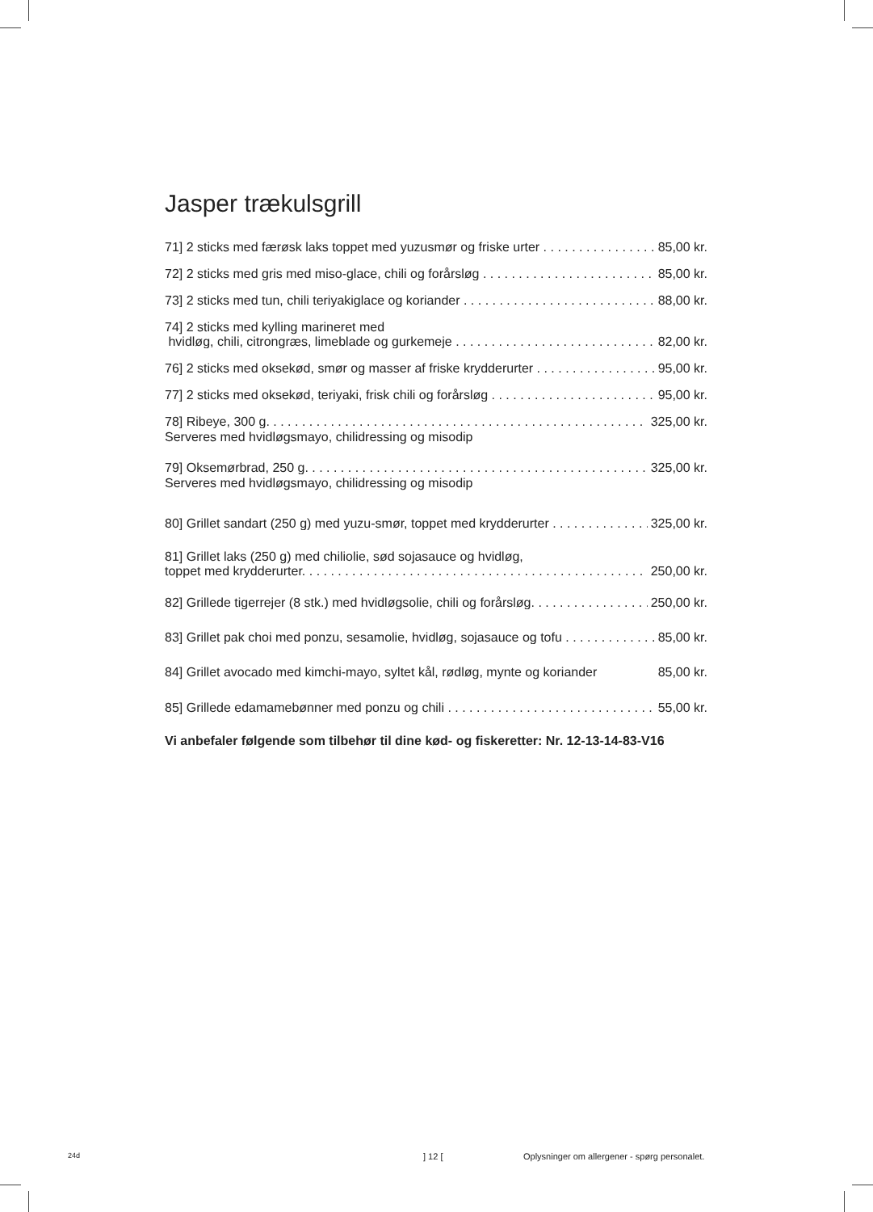Jasper trækulsgrill
71] 2 sticks med færøsk laks toppet med yuzusmør og friske urter 85,00 kr.
72] 2 sticks med gris med miso-glace, chili og forårsløg 85,00 kr.
73] 2 sticks med tun, chili teriyakiglace og koriander 88,00 kr.
74] 2 sticks med kylling marineret med
hvidløg, chili, citrongræs, limeblade og gurkemeje 82,00 kr.
76] 2 sticks med oksekød, smør og masser af friske krydderurter 95,00 kr.
77] 2 sticks med oksekød, teriyaki, frisk chili og forårsløg 95,00 kr.
78] Ribeye, 300 g. 325,00 kr.
Serveres med hvidløgsmayo, chilidressing og misodip
79] Oksemørbrad, 250 g. 325,00 kr.
Serveres med hvidløgsmayo, chilidressing og misodip
80] Grillet sandart (250 g) med yuzu-smør, toppet med krydderurter 325,00 kr.
81] Grillet laks (250 g) med chiliolie, sød sojasauce og hvidløg,
toppet med krydderurter. 250,00 kr.
82] Grillede tigerrejer (8 stk.) med hvidløgsolie, chili og forårsløg. 250,00 kr.
83] Grillet pak choi med ponzu, sesamolie, hvidløg, sojasauce og tofu 85,00 kr.
84] Grillet avocado med kimchi-mayo, syltet kål, rødløg, mynte og koriander 85,00 kr.
85] Grillede edamamebønner med ponzu og chili 55,00 kr.
Vi anbefaler følgende som tilbehør til dine kød- og fiskeretter: Nr. 12-13-14-83-V16
24d] 12 [Oplysninger om allergener - spørg personalet.